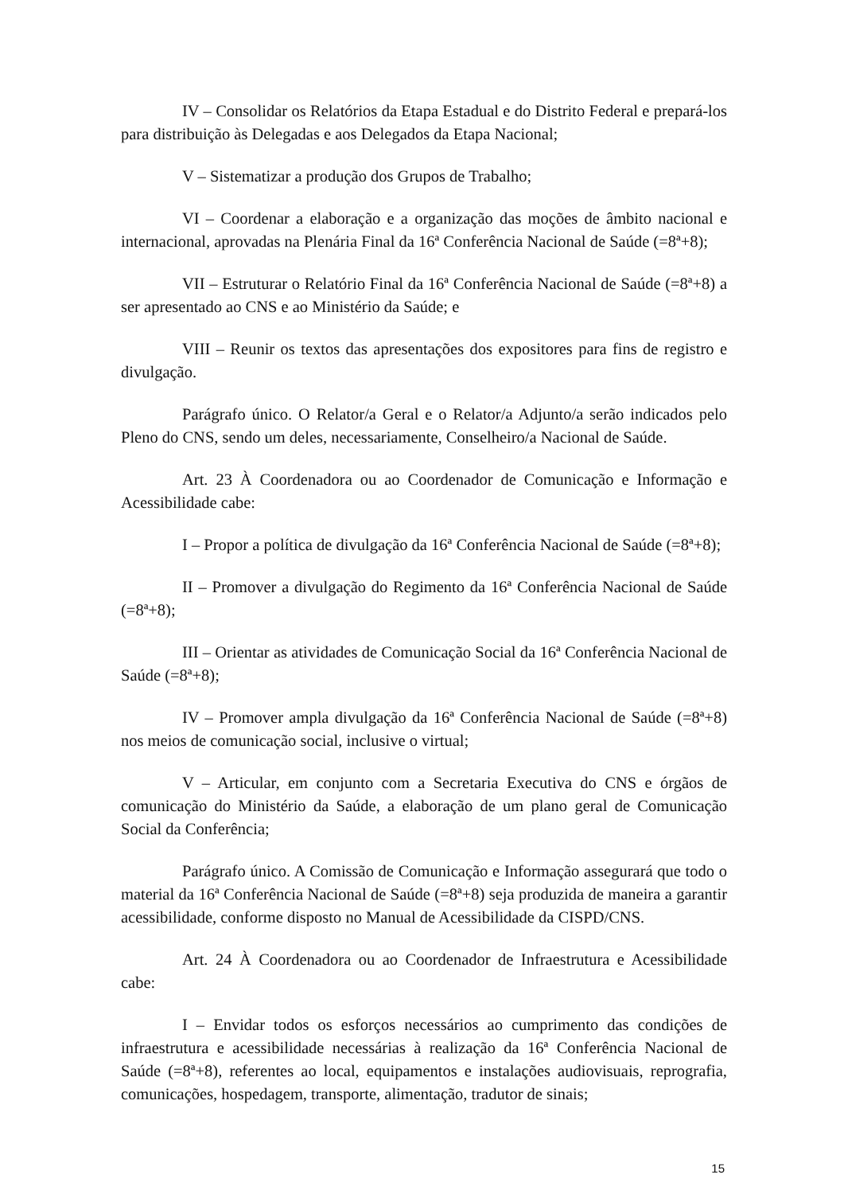IV – Consolidar os Relatórios da Etapa Estadual e do Distrito Federal e prepará-los para distribuição às Delegadas e aos Delegados da Etapa Nacional;
V – Sistematizar a produção dos Grupos de Trabalho;
VI – Coordenar a elaboração e a organização das moções de âmbito nacional e internacional, aprovadas na Plenária Final da 16ª Conferência Nacional de Saúde (=8ª+8);
VII – Estruturar o Relatório Final da 16ª Conferência Nacional de Saúde (=8ª+8) a ser apresentado ao CNS e ao Ministério da Saúde; e
VIII – Reunir os textos das apresentações dos expositores para fins de registro e divulgação.
Parágrafo único. O Relator/a Geral e o Relator/a Adjunto/a serão indicados pelo Pleno do CNS, sendo um deles, necessariamente, Conselheiro/a Nacional de Saúde.
Art. 23 À Coordenadora ou ao Coordenador de Comunicação e Informação e Acessibilidade cabe:
I – Propor a política de divulgação da 16ª Conferência Nacional de Saúde (=8ª+8);
II – Promover a divulgação do Regimento da 16ª Conferência Nacional de Saúde (=8ª+8);
III – Orientar as atividades de Comunicação Social da 16ª Conferência Nacional de Saúde (=8ª+8);
IV – Promover ampla divulgação da 16ª Conferência Nacional de Saúde (=8ª+8) nos meios de comunicação social, inclusive o virtual;
V – Articular, em conjunto com a Secretaria Executiva do CNS e órgãos de comunicação do Ministério da Saúde, a elaboração de um plano geral de Comunicação Social da Conferência;
Parágrafo único. A Comissão de Comunicação e Informação assegurará que todo o material da 16ª Conferência Nacional de Saúde (=8ª+8) seja produzida de maneira a garantir acessibilidade, conforme disposto no Manual de Acessibilidade da CISPD/CNS.
Art. 24 À Coordenadora ou ao Coordenador de Infraestrutura e Acessibilidade cabe:
I – Envidar todos os esforços necessários ao cumprimento das condições de infraestrutura e acessibilidade necessárias à realização da 16ª Conferência Nacional de Saúde (=8ª+8), referentes ao local, equipamentos e instalações audiovisuais, reprografia, comunicações, hospedagem, transporte, alimentação, tradutor de sinais;
15